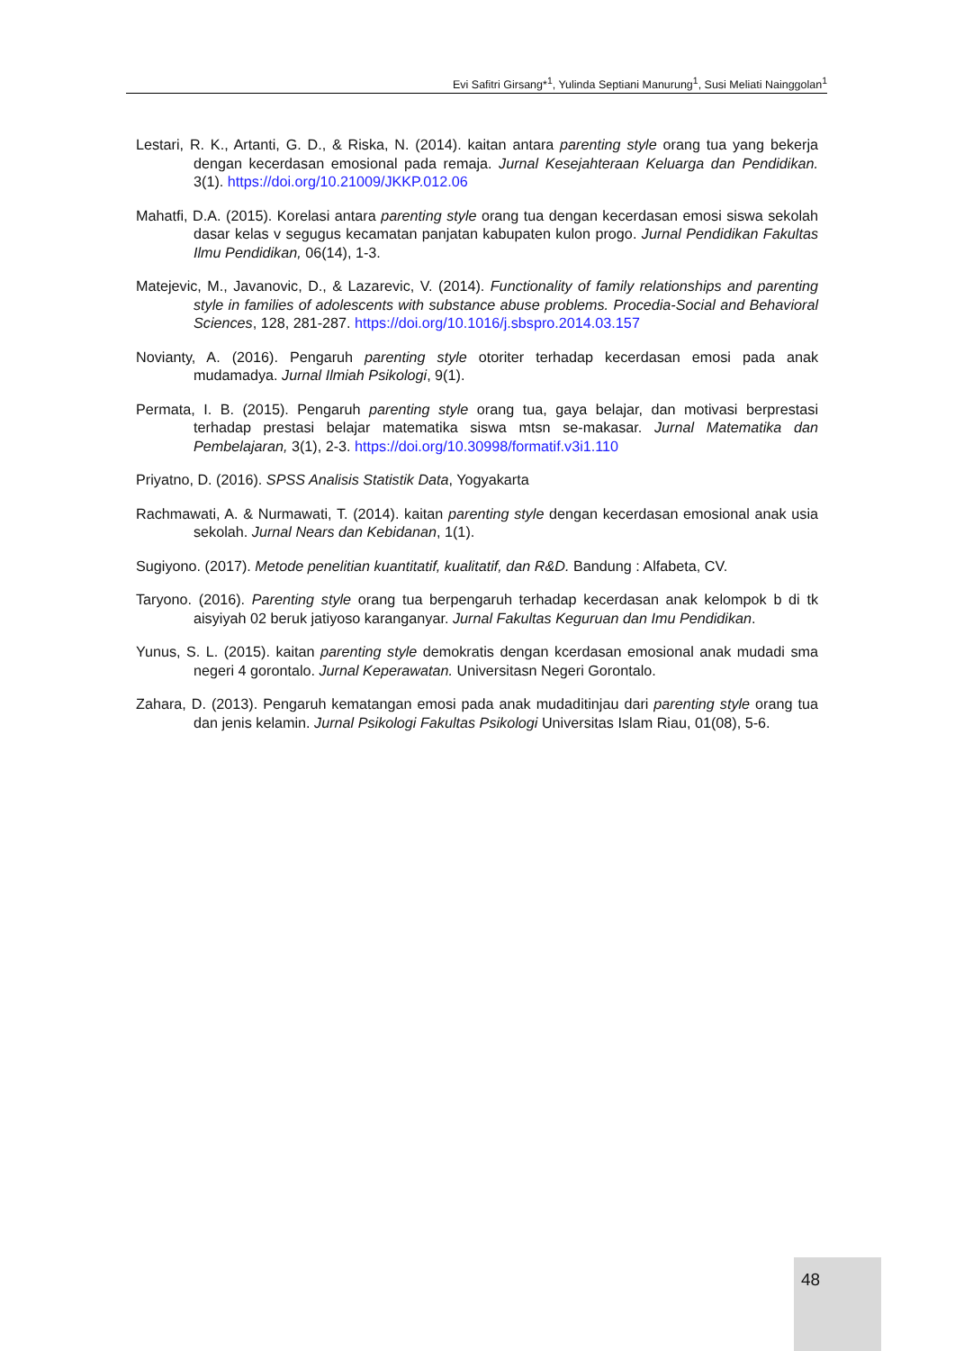Evi Safitri Girsang*<sup>1</sup>, Yulinda Septiani Manurung<sup>1</sup>, Susi Meliati Nainggolan<sup>1</sup>
Lestari, R. K., Artanti, G. D., & Riska, N. (2014). kaitan antara parenting style orang tua yang bekerja dengan kecerdasan emosional pada remaja. Jurnal Kesejahteraan Keluarga dan Pendidikan. 3(1). https://doi.org/10.21009/JKKP.012.06
Mahatfi, D.A. (2015). Korelasi antara parenting style orang tua dengan kecerdasan emosi siswa sekolah dasar kelas v segugus kecamatan panjatan kabupaten kulon progo. Jurnal Pendidikan Fakultas Ilmu Pendidikan, 06(14), 1-3.
Matejevic, M., Javanovic, D., & Lazarevic, V. (2014). Functionality of family relationships and parenting style in families of adolescents with substance abuse problems. Procedia-Social and Behavioral Sciences, 128, 281-287. https://doi.org/10.1016/j.sbspro.2014.03.157
Novianty, A. (2016). Pengaruh parenting style otoriter terhadap kecerdasan emosi pada anak mudamadya. Jurnal Ilmiah Psikologi, 9(1).
Permata, I. B. (2015). Pengaruh parenting style orang tua, gaya belajar, dan motivasi berprestasi terhadap prestasi belajar matematika siswa mtsn se-makasar. Jurnal Matematika dan Pembelajaran, 3(1), 2-3. https://doi.org/10.30998/formatif.v3i1.110
Priyatno, D. (2016). SPSS Analisis Statistik Data, Yogyakarta
Rachmawati, A. & Nurmawati, T. (2014). kaitan parenting style dengan kecerdasan emosional anak usia sekolah. Jurnal Nears dan Kebidanan, 1(1).
Sugiyono. (2017). Metode penelitian kuantitatif, kualitatif, dan R&D. Bandung : Alfabeta, CV.
Taryono. (2016). Parenting style orang tua berpengaruh terhadap kecerdasan anak kelompok b di tk aisyiyah 02 beruk jatiyoso karanganyar. Jurnal Fakultas Keguruan dan Imu Pendidikan.
Yunus, S. L. (2015). kaitan parenting style demokratis dengan kcerdasan emosional anak mudadi sma negeri 4 gorontalo. Jurnal Keperawatan. Universitasn Negeri Gorontalo.
Zahara, D. (2013). Pengaruh kematangan emosi pada anak mudaditinjau dari parenting style orang tua dan jenis kelamin. Jurnal Psikologi Fakultas Psikologi Universitas Islam Riau, 01(08), 5-6.
48